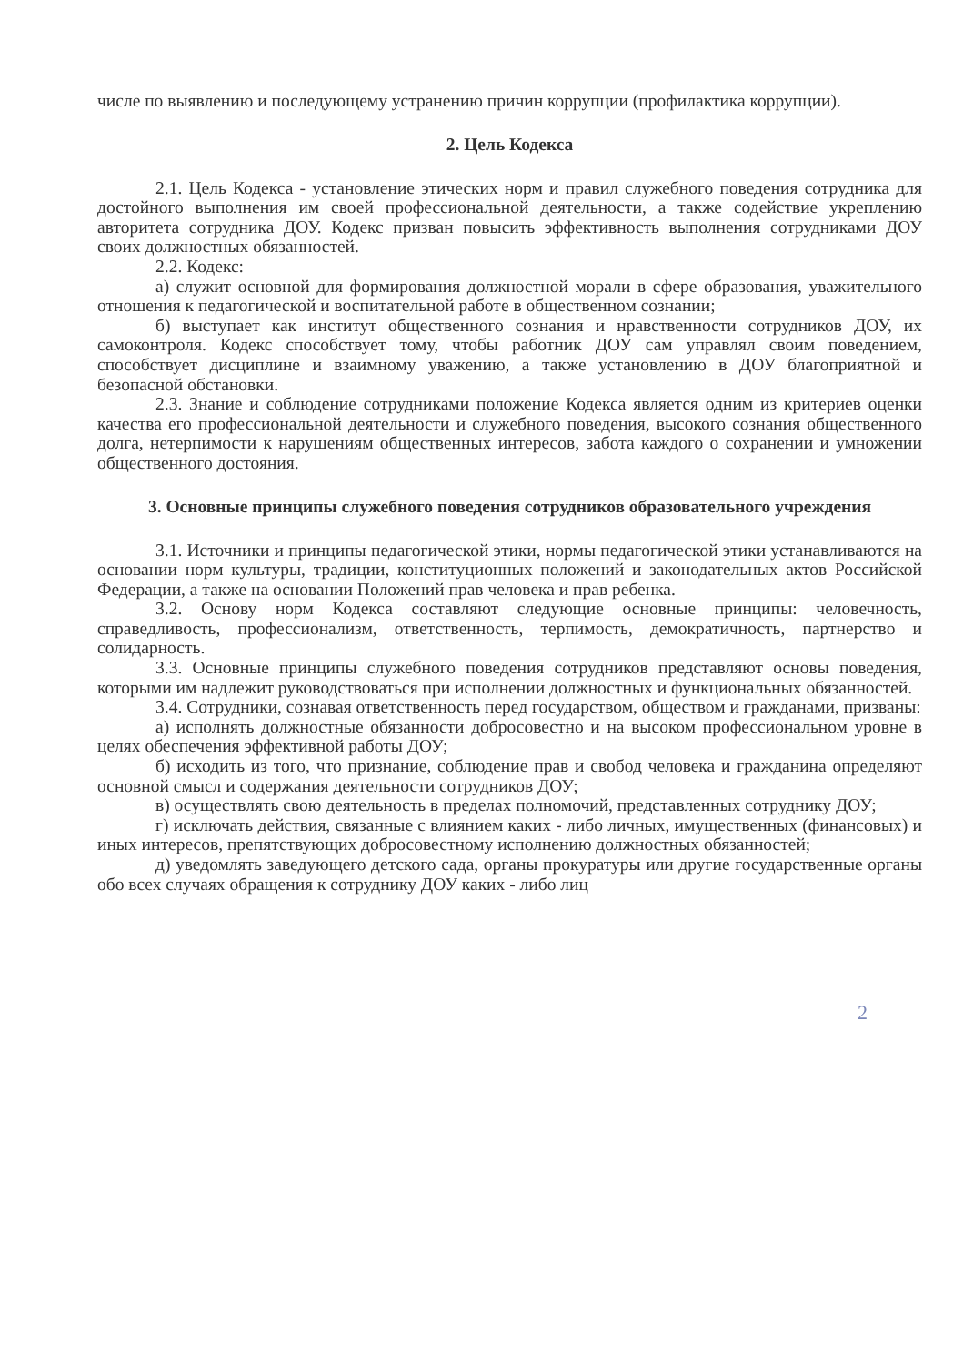числе по выявлению и последующему устранению причин коррупции (профилактика коррупции).
2. Цель Кодекса
2.1. Цель Кодекса - установление этических норм и правил служебного поведения сотрудника для достойного выполнения им своей профессиональной деятельности, а также содействие укреплению авторитета сотрудника ДОУ. Кодекс призван повысить эффективность выполнения сотрудниками ДОУ своих должностных обязанностей.
2.2. Кодекс:
а) служит основной для формирования должностной морали в сфере образования, уважительного отношения к педагогической и воспитательной работе в общественном сознании;
б) выступает как институт общественного сознания и нравственности сотрудников ДОУ, их самоконтроля. Кодекс способствует тому, чтобы работник ДОУ сам управлял своим поведением, способствует дисциплине и взаимному уважению, а также установлению в ДОУ благоприятной и безопасной обстановки.
2.3. Знание и соблюдение сотрудниками положение Кодекса является одним из критериев оценки качества его профессиональной деятельности и служебного поведения, высокого сознания общественного долга, нетерпимости к нарушениям общественных интересов, забота каждого о сохранении и умножении общественного достояния.
3. Основные принципы служебного поведения сотрудников образовательного учреждения
3.1. Источники и принципы педагогической этики, нормы педагогической этики устанавливаются на основании норм культуры, традиции, конституционных положений и законодательных актов Российской Федерации, а также на основании Положений прав человека и прав ребенка.
3.2. Основу норм Кодекса составляют следующие основные принципы: человечность, справедливость, профессионализм, ответственность, терпимость, демократичность, партнерство и солидарность.
3.3. Основные принципы служебного поведения сотрудников представляют основы поведения, которыми им надлежит руководствоваться при исполнении должностных и функциональных обязанностей.
3.4. Сотрудники, сознавая ответственность перед государством, обществом и гражданами, призваны:
а) исполнять должностные обязанности добросовестно и на высоком профессиональном уровне в целях обеспечения эффективной работы ДОУ;
б) исходить из того, что признание, соблюдение прав и свобод человека и гражданина определяют основной смысл и содержания деятельности сотрудников ДОУ;
в) осуществлять свою деятельность в пределах полномочий, представленных сотруднику ДОУ;
г) исключать действия, связанные с влиянием каких - либо личных, имущественных (финансовых) и иных интересов, препятствующих добросовестному исполнению должностных обязанностей;
д) уведомлять заведующего детского сада, органы прокуратуры или другие государственные органы обо всех случаях обращения к сотруднику ДОУ каких - либо лиц
2